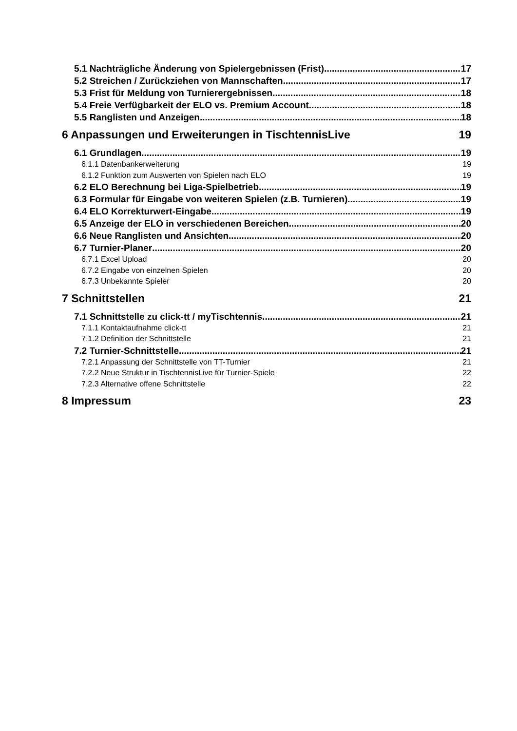5.1 Nachträgliche Änderung von Spielergebnissen (Frist) 17
5.2 Streichen / Zurückziehen von Mannschaften 17
5.3 Frist für Meldung von Turnierergebnissen 18
5.4 Freie Verfügbarkeit der ELO vs. Premium Account 18
5.5 Ranglisten und Anzeigen 18
6 Anpassungen und Erweiterungen in TischtennisLive 19
6.1 Grundlagen 19
6.1.1 Datenbankerweiterung 19
6.1.2 Funktion zum Auswerten von Spielen nach ELO 19
6.2 ELO Berechnung bei Liga-Spielbetrieb 19
6.3 Formular für Eingabe von weiteren Spielen (z.B. Turnieren) 19
6.4 ELO Korrekturwert-Eingabe 19
6.5 Anzeige der ELO in verschiedenen Bereichen 20
6.6 Neue Ranglisten und Ansichten 20
6.7 Turnier-Planer 20
6.7.1 Excel Upload 20
6.7.2 Eingabe von einzelnen Spielen 20
6.7.3 Unbekannte Spieler 20
7 Schnittstellen 21
7.1 Schnittstelle zu click-tt / myTischtennis 21
7.1.1 Kontaktaufnahme click-tt 21
7.1.2 Definition der Schnittstelle 21
7.2 Turnier-Schnittstelle 21
7.2.1 Anpassung der Schnittstelle von TT-Turnier 21
7.2.2 Neue Struktur in TischtennisLive für Turnier-Spiele 22
7.2.3 Alternative offene Schnittstelle 22
8 Impressum 23